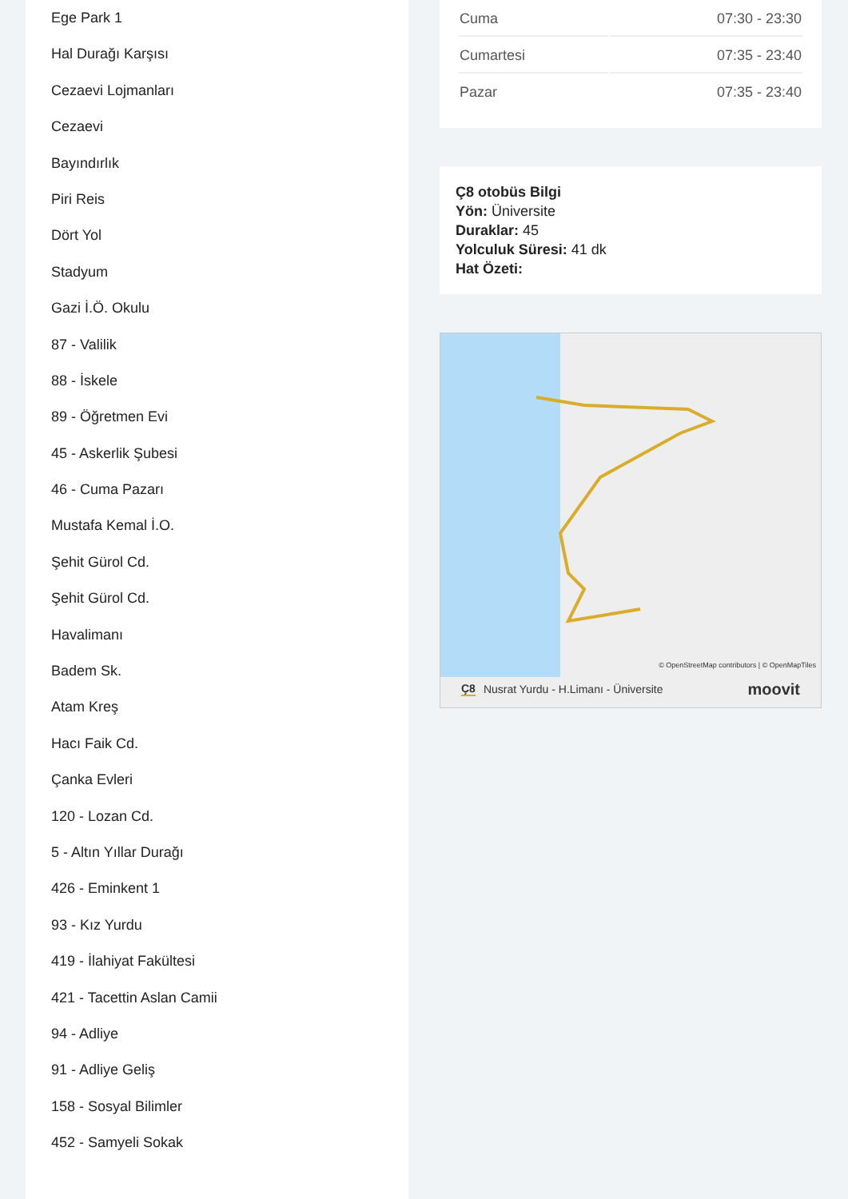Ege Park 1
Hal Durağı Karşısı
Cezaevi Lojmanları
Cezaevi
Bayındırlık
Piri Reis
Dört Yol
Stadyum
Gazi İ.Ö. Okulu
87 - Valilik
88 - İskele
89 - Öğretmen Evi
45 - Askerlik Şubesi
46 - Cuma Pazarı
Mustafa Kemal İ.O.
Şehit Gürol Cd.
Şehit Gürol Cd.
Havalimanı
Badem Sk.
Atam Kreş
Hacı Faik Cd.
Çanka Evleri
120 - Lozan Cd.
5 - Altın Yıllar Durağı
426 - Eminkent 1
93 - Kız Yurdu
419 - İlahiyat Fakültesi
421 - Tacettin Aslan Camii
94 - Adliye
91 - Adliye Geliş
158 - Sosyal Bilimler
452 - Samyeli Sokak
| Cuma | 07:30 - 23:30 |
| Cumartesi | 07:35 - 23:40 |
| Pazar | 07:35 - 23:40 |
Ç8 otobüs Bilgi
Yön: Üniversite
Duraklar: 45
Yolculuk Süresi: 41 dk
Hat Özeti:
© OpenStreetMap contributors | © OpenMapTiles
Ç8 Nusrat Yurdu - H.Limanı - Üniversite moovit